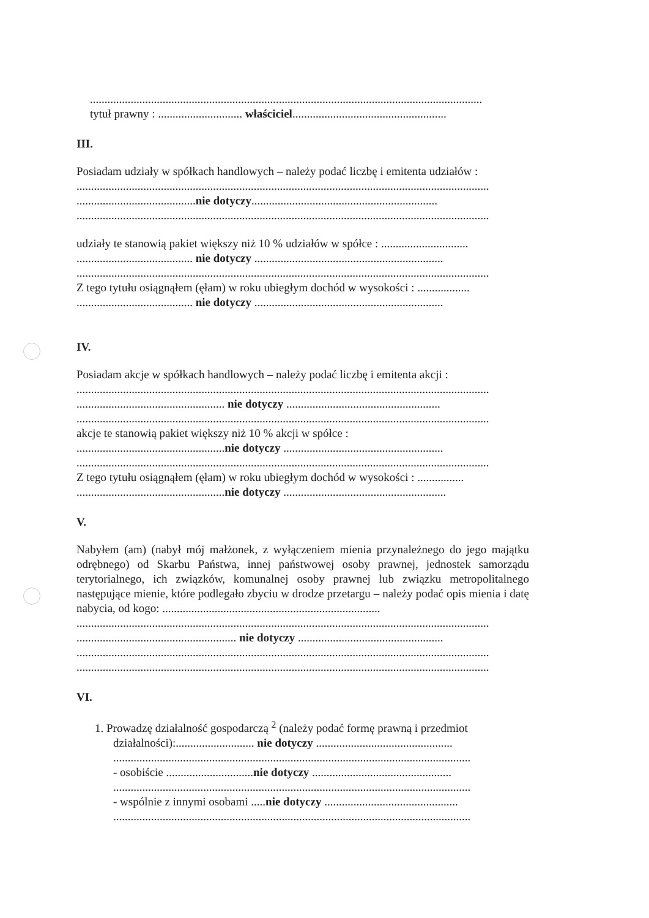.......................................................................................................................................
tytuł prawny : ............................. właściciel.....................................................
III.
Posiadam udziały w spółkach handlowych – należy podać liczbę i emitenta udziałów :
..............................................................................................................................................
.........................................nie dotyczy................................................................
..............................................................................................................................................
udziały te stanowią pakiet większy niż 10 % udziałów w spółce : ..............................
........................................ nie dotyczy .................................................................
..............................................................................................................................................
Z tego tytułu osiągnąłem (ęłam) w roku ubiegłym dochód w wysokości : ..................
........................................ nie dotyczy .................................................................
IV.
Posiadam akcje w spółkach handlowych – należy podać liczbę i emitenta akcji :
..............................................................................................................................................
................................................... nie dotyczy .....................................................
..............................................................................................................................................
akcje te stanowią pakiet większy niż 10 % akcji w spółce :
...................................................nie dotyczy .......................................................
..............................................................................................................................................
Z tego tytułu osiągnąłem (ęłam) w roku ubiegłym dochód w wysokości : ................
...................................................nie dotyczy ........................................................
V.
Nabyłem (am) (nabył mój małżonek, z wyłączeniem mienia przynależnego do jego majątku odrębnego) od Skarbu Państwa, innej państwowej osoby prawnej, jednostek samorządu terytorialnego, ich związków, komunalnej osoby prawnej lub związku metropolitalnego następujące mienie, które podlegało zbyciu w drodze przetargu – należy podać opis mienia i datę nabycia, od kogo: ...........................................................................
..............................................................................................................................................
....................................................... nie dotyczy ..................................................
..............................................................................................................................................
..............................................................................................................................................
VI.
1. Prowadzę działalność gospodarczą <sup>2</sup> (należy podać formę prawną i przedmiot
działalności):........................... nie dotyczy ...............................................
...........................................................................................................................
- osobiście ..............................nie dotyczy ................................................
...........................................................................................................................
- wspólnie z innymi osobami .....nie dotyczy ..............................................
...........................................................................................................................